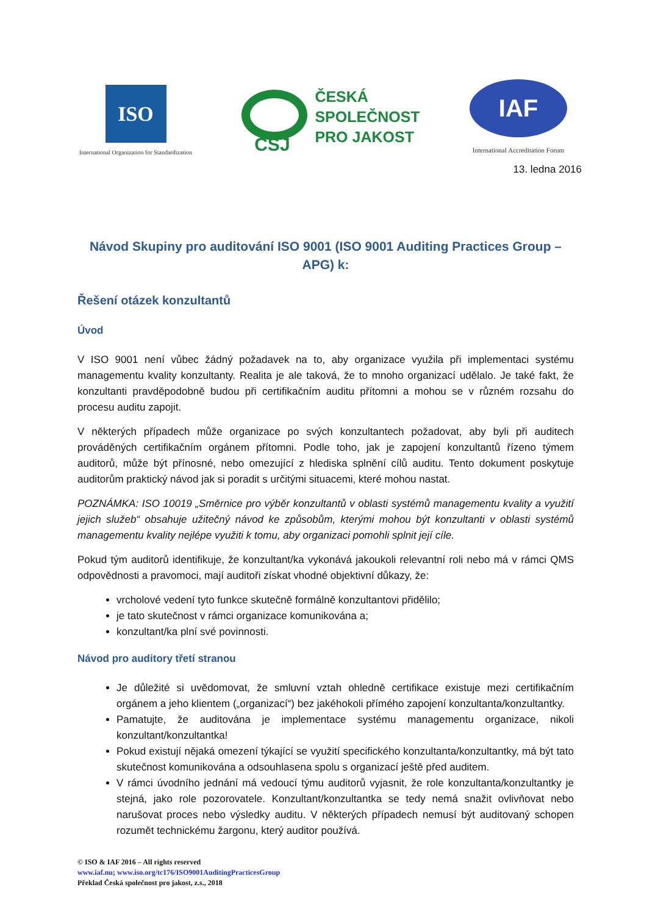ISO
International Organization for Standardization
ČSJ
ČESKÁ
SPOLEČNOST
PRO JAKOST
IAF
International Accreditation Forum
13. ledna 2016
Návod Skupiny pro auditování ISO 9001 (ISO 9001 Auditing Practices Group – APG) k:
Řešení otázek konzultantů
Úvod
V ISO 9001 není vůbec žádný požadavek na to, aby organizace využila při implementaci systému managementu kvality konzultanty. Realita je ale taková, že to mnoho organizací udělalo. Je také fakt, že konzultanti pravděpodobně budou při certifikačním auditu přítomni a mohou se v různém rozsahu do procesu auditu zapojit.
V některých případech může organizace po svých konzultantech požadovat, aby byli při auditech prováděných certifikačním orgánem přítomni. Podle toho, jak je zapojení konzultantů řízeno týmem auditorů, může být přínosné, nebo omezující z hlediska splnění cílů auditu. Tento dokument poskytuje auditorům praktický návod jak si poradit s určitými situacemi, které mohou nastat.
POZNÁMKA: ISO 10019 „Směrnice pro výběr konzultantů v oblasti systémů managementu kvality a využití jejich služeb“ obsahuje užitečný návod ke způsobům, kterými mohou být konzultanti v oblasti systémů managementu kvality nejlépe využiti k tomu, aby organizaci pomohli splnit její cíle.
Pokud tým auditorů identifikuje, že konzultant/ka vykonává jakoukoli relevantní roli nebo má v rámci QMS odpovědnosti a pravomoci, mají auditoři získat vhodné objektivní důkazy, že:
vrcholové vedení tyto funkce skutečně formálně konzultantovi přidělilo;
je tato skutečnost v rámci organizace komunikována a;
konzultant/ka plní své povinnosti.
Návod pro auditory třetí stranou
Je důležité si uvědomovat, že smluvní vztah ohledně certifikace existuje mezi certifikačním orgánem a jeho klientem („organizací“) bez jakéhokoli přímého zapojení konzultanta/konzultantky.
Pamatujte, že auditována je implementace systému managementu organizace, nikoli konzultant/konzultantka!
Pokud existují nějaká omezení týkající se využití specifického konzultanta/konzultantky, má být tato skutečnost komunikována a odsouhlasena spolu s organizací ještě před auditem.
V rámci úvodního jednání má vedoucí týmu auditorů vyjasnit, že role konzultanta/konzultantky je stejná, jako role pozorovatele. Konzultant/konzultantka se tedy nemá snažit ovlivňovat nebo narušovat proces nebo výsledky auditu. V některých případech nemusí být auditovaný schopen rozumět technickému žargonu, který auditor používá.
© ISO & IAF 2016 – All rights reserved
www.iaf.nu; www.iso.org/tc176/ISO9001AuditingPracticesGroup
Překlad Česká společnost pro jakost, z.s., 2018